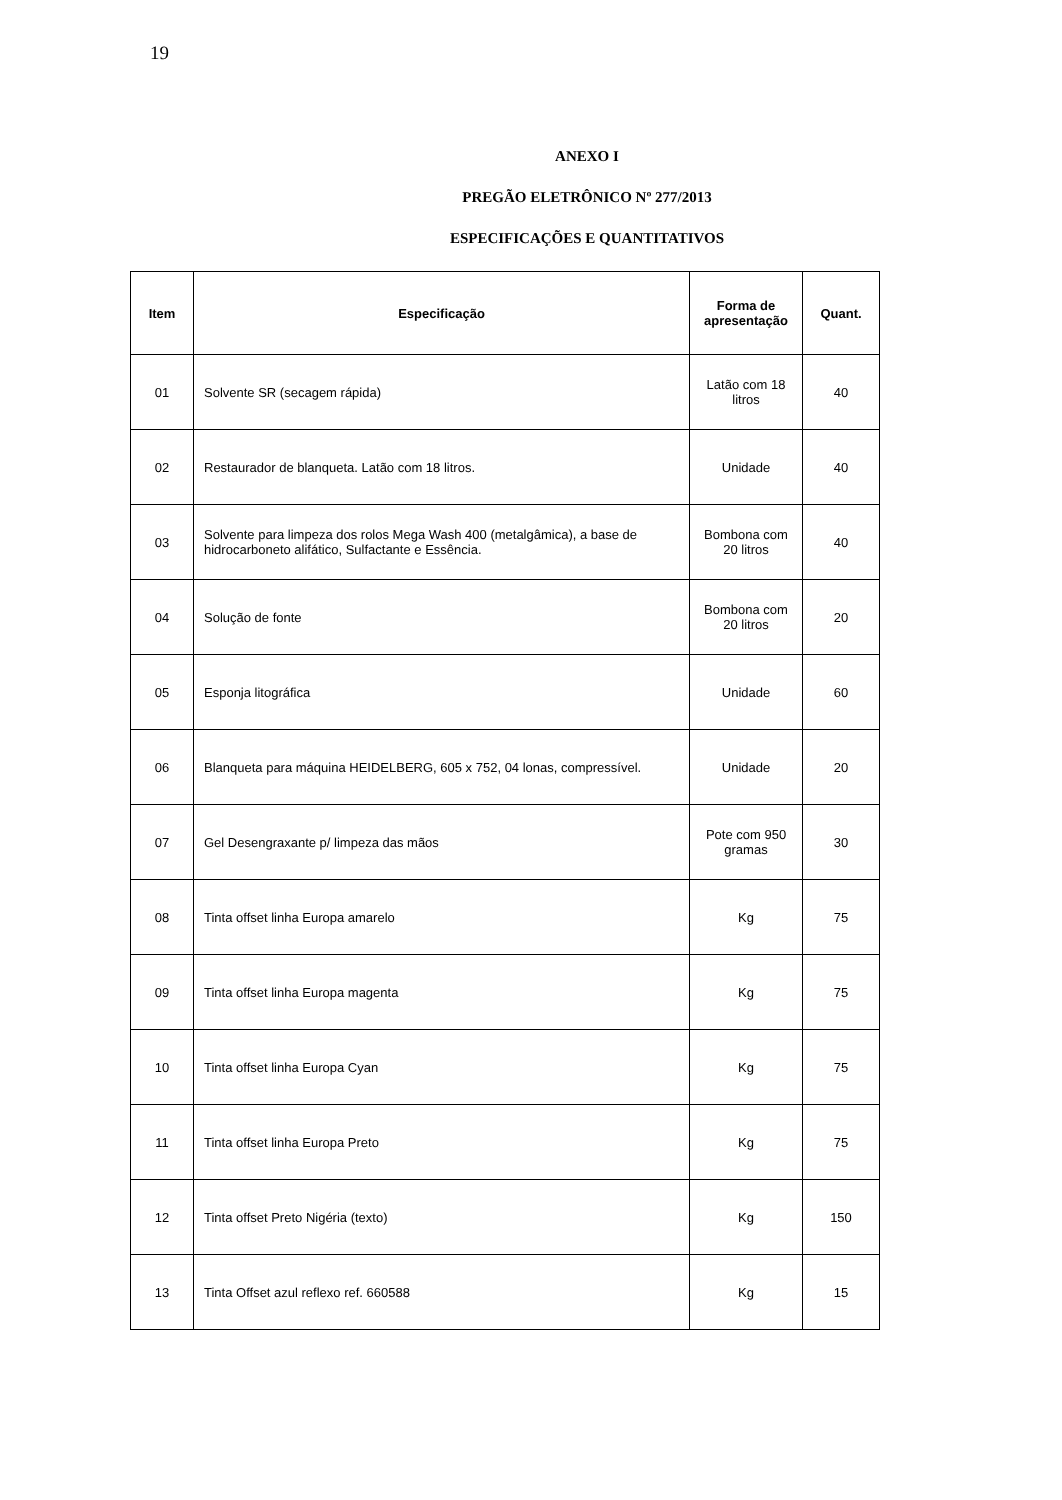19
ANEXO I
PREGÃO ELETRÔNICO Nº 277/2013
ESPECIFICAÇÕES E QUANTITATIVOS
| Item | Especificação | Forma de apresentação | Quant. |
| --- | --- | --- | --- |
| 01 | Solvente SR (secagem rápida) | Latão com 18 litros | 40 |
| 02 | Restaurador de blanqueta. Latão com 18 litros. | Unidade | 40 |
| 03 | Solvente para limpeza dos rolos Mega Wash 400 (metalgâmica), a base de hidrocarboneto alifático, Sulfactante e Essência. | Bombona com 20 litros | 40 |
| 04 | Solução de fonte | Bombona com 20 litros | 20 |
| 05 | Esponja litográfica | Unidade | 60 |
| 06 | Blanqueta para máquina HEIDELBERG, 605 x 752, 04 lonas, compressível. | Unidade | 20 |
| 07 | Gel Desengraxante p/ limpeza das mãos | Pote com 950 gramas | 30 |
| 08 | Tinta offset linha Europa amarelo | Kg | 75 |
| 09 | Tinta offset linha Europa magenta | Kg | 75 |
| 10 | Tinta offset linha Europa Cyan | Kg | 75 |
| 11 | Tinta offset linha Europa Preto | Kg | 75 |
| 12 | Tinta offset Preto Nigéria (texto) | Kg | 150 |
| 13 | Tinta Offset azul reflexo ref. 660588 | Kg | 15 |